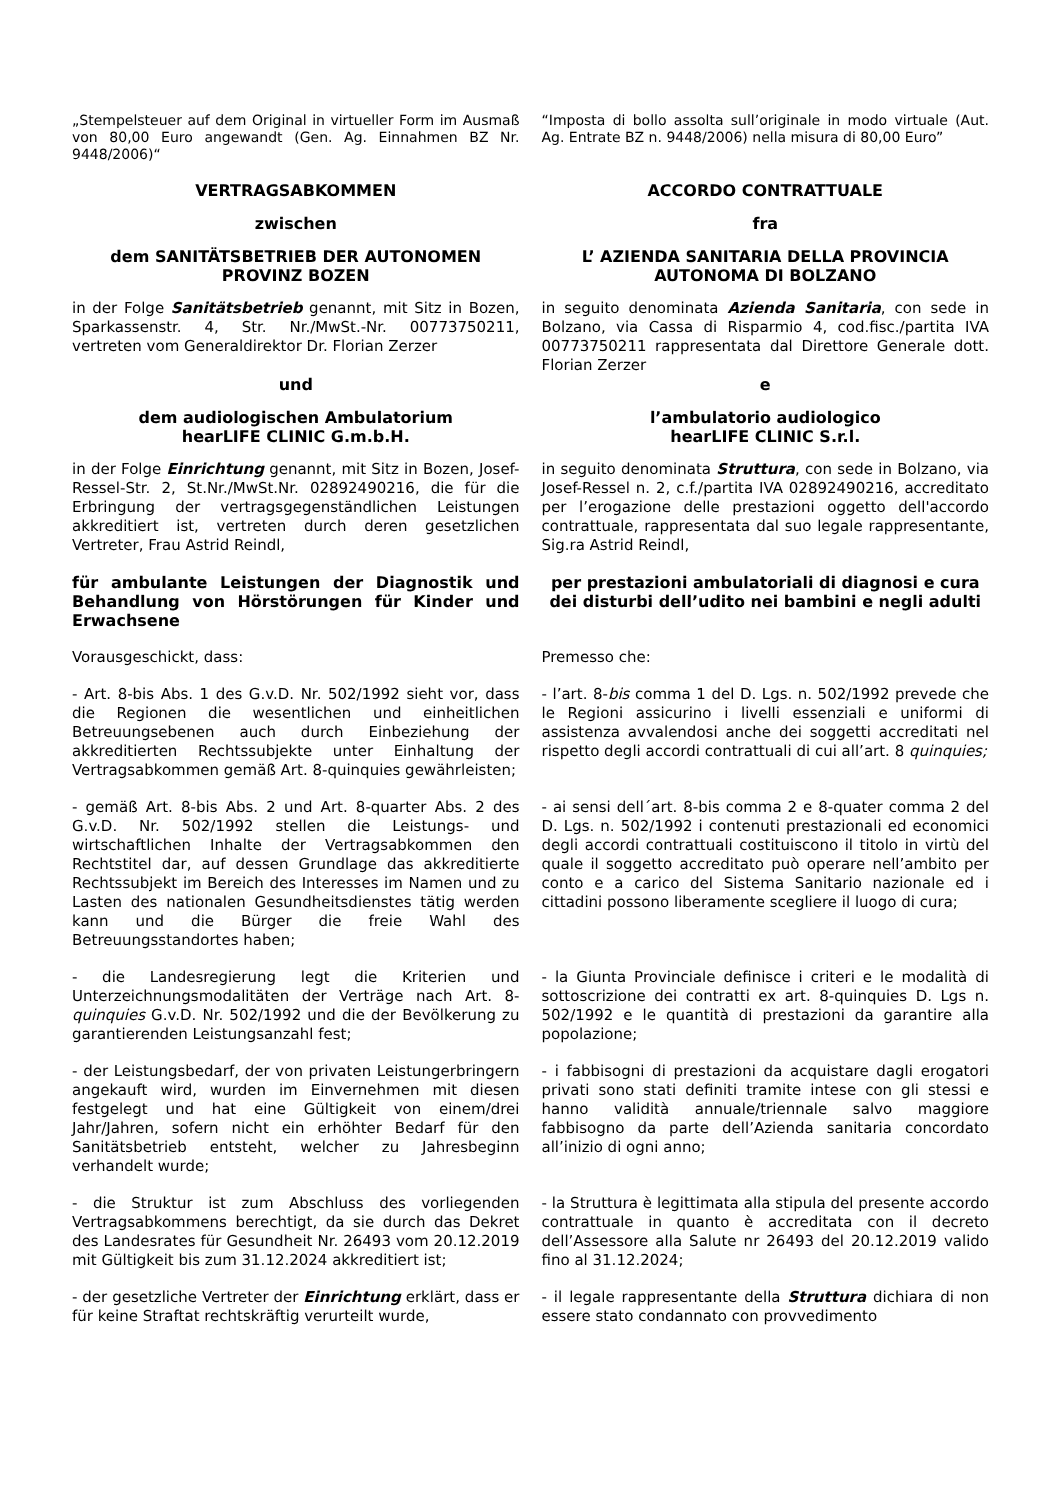„Stempelsteuer auf dem Original in virtueller Form im Ausmaß von 80,00 Euro angewandt (Gen. Ag. Einnahmen BZ Nr. 9448/2006)“
“Imposta di bollo assolta sull’originale in modo virtuale (Aut. Ag. Entrate BZ n. 9448/2006) nella misura di 80,00 Euro”
VERTRAGSABKOMMEN ACCORDO CONTRATTUALE
zwischen fra
dem SANITÄTSBETRIEB DER AUTONOMEN PROVINZ BOZEN
L’ AZIENDA SANITARIA DELLA PROVINCIA AUTONOMA DI BOLZANO
in der Folge Sanitätsbetrieb genannt, mit Sitz in Bozen, Sparkassenstr. 4, Str. Nr./MwSt.-Nr. 00773750211, vertreten vom Generaldirektor Dr. Florian Zerzer
in seguito denominata Azienda Sanitaria, con sede in Bolzano, via Cassa di Risparmio 4, cod.fisc./partita IVA 00773750211 rappresentata dal Direttore Generale dott. Florian Zerzer
und e
dem audiologischen Ambulatorium
hearLIFE CLINIC G.m.b.H.
l’ambulatorio audiologico
hearLIFE CLINIC S.r.l.
in der Folge Einrichtung genannt, mit Sitz in Bozen, Josef-Ressel-Str. 2, St.Nr./MwSt.Nr. 02892490216, die für die Erbringung der vertragsgegenständlichen Leistungen akkreditiert ist, vertreten durch deren gesetzlichen Vertreter, Frau Astrid Reindl,
in seguito denominata Struttura, con sede in Bolzano, via Josef-Ressel n. 2, c.f./partita IVA 02892490216, accreditato per l’erogazione delle prestazioni oggetto dell'accordo contrattuale, rappresentata dal suo legale rappresentante, Sig.ra Astrid Reindl,
für ambulante Leistungen der Diagnostik und Behandlung von Hörstörungen für Kinder und Erwachsene
per prestazioni ambulatoriali di diagnosi e cura dei disturbi dell’udito nei bambini e negli adulti
Vorausgeschickt, dass: Premesso che:
- Art. 8-bis Abs. 1 des G.v.D. Nr. 502/1992 sieht vor, dass die Regionen die wesentlichen und einheitlichen Betreuungsebenen auch durch Einbeziehung der akkreditierten Rechtssubjekte unter Einhaltung der Vertragsabkommen gemäß Art. 8-quinquies gewährleisten;
- l’art. 8-bis comma 1 del D. Lgs. n. 502/1992 prevede che le Regioni assicurino i livelli essenziali e uniformi di assistenza avvalendosi anche dei soggetti accreditati nel rispetto degli accordi contrattuali di cui all’art. 8 quinquies;
- gemäß Art. 8-bis Abs. 2 und Art. 8-quarter Abs. 2 des G.v.D. Nr. 502/1992 stellen die Leistungs- und wirtschaftlichen Inhalte der Vertragsabkommen den Rechtstitel dar, auf dessen Grundlage das akkreditierte Rechtssubjekt im Bereich des Interesses im Namen und zu Lasten des nationalen Gesundheitsdienstes tätig werden kann und die Bürger die freie Wahl des Betreuungsstandortes haben;
- ai sensi dell´art. 8-bis comma 2 e 8-quater comma 2 del D. Lgs. n. 502/1992 i contenuti prestazionali ed economici degli accordi contrattuali costituiscono il titolo in virtù del quale il soggetto accreditato può operare nell’ambito per conto e a carico del Sistema Sanitario nazionale ed i cittadini possono liberamente scegliere il luogo di cura;
- die Landesregierung legt die Kriterien und Unterzeichnungsmodalitäten der Verträge nach Art. 8-quinquies G.v.D. Nr. 502/1992 und die der Bevölkerung zu garantierenden Leistungsanzahl fest;
- la Giunta Provinciale definisce i criteri e le modalità di sottoscrizione dei contratti ex art. 8-quinquies D. Lgs n. 502/1992 e le quantità di prestazioni da garantire alla popolazione;
- der Leistungsbedarf, der von privaten Leistungerbringern angekauft wird, wurden im Einvernehmen mit diesen festgelegt und hat eine Gültigkeit von einem/drei Jahr/Jahren, sofern nicht ein erhöhter Bedarf für den Sanitätsbetrieb entsteht, welcher zu Jahresbeginn verhandelt wurde;
- i fabbisogni di prestazioni da acquistare dagli erogatori privati sono stati definiti tramite intese con gli stessi e hanno validità annuale/triennale salvo maggiore fabbisogno da parte dell’Azienda sanitaria concordato all’inizio di ogni anno;
- die Struktur ist zum Abschluss des vorliegenden Vertragsabkommens berechtigt, da sie durch das Dekret des Landesrates für Gesundheit Nr. 26493 vom 20.12.2019 mit Gültigkeit bis zum 31.12.2024 akkreditiert ist;
- la Struttura è legittimata alla stipula del presente accordo contrattuale in quanto è accreditata con il decreto dell’Assessore alla Salute nr 26493 del 20.12.2019 valido fino al 31.12.2024;
- der gesetzliche Vertreter der Einrichtung erklärt, dass er für keine Straftat rechtskräftig verurteilt wurde,
- il legale rappresentante della Struttura dichiara di non essere stato condannato con provvedimento